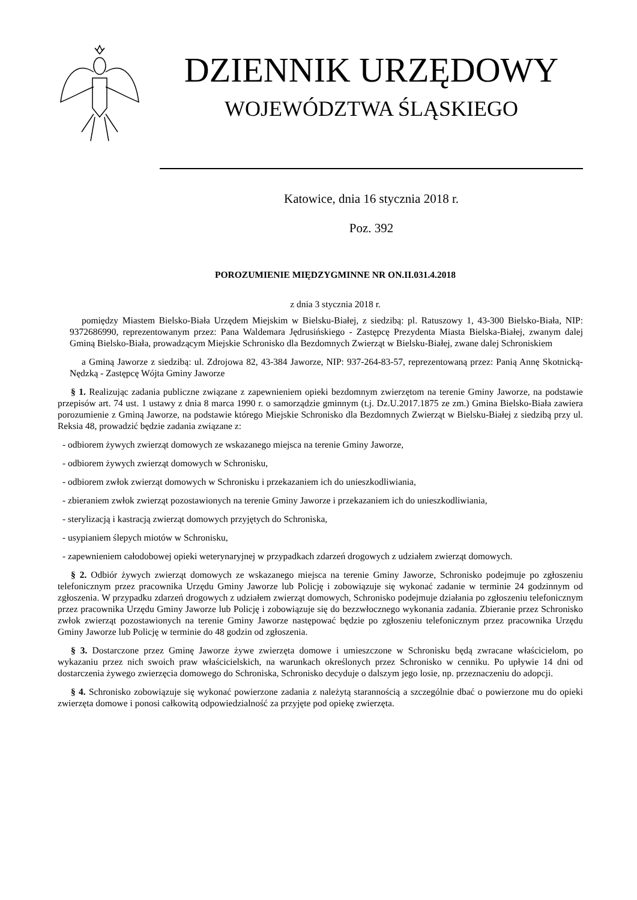DZIENNIK URZĘDOWY
WOJEWÓDZTWA ŚLĄSKIEGO
Katowice, dnia 16 stycznia 2018 r.
Poz. 392
POROZUMIENIE MIĘDZYGMINNE NR ON.II.031.4.2018
z dnia 3 stycznia 2018 r.
pomiędzy Miastem Bielsko-Biała Urzędem Miejskim w Bielsku-Białej, z siedzibą: pl. Ratuszowy 1, 43-300 Bielsko-Biała, NIP: 9372686990, reprezentowanym przez: Pana Waldemara Jędrusińskiego - Zastępcę Prezydenta Miasta Bielska-Białej, zwanym dalej Gminą Bielsko-Biała, prowadzącym Miejskie Schronisko dla Bezdomnych Zwierząt w Bielsku-Białej, zwane dalej Schroniskiem
a Gminą Jaworze z siedzibą: ul. Zdrojowa 82, 43-384 Jaworze, NIP: 937-264-83-57, reprezentowaną przez: Panią Annę Skotnicką-Nędzką - Zastępcę Wójta Gminy Jaworze
§ 1. Realizując zadania publiczne związane z zapewnieniem opieki bezdomnym zwierzętom na terenie Gminy Jaworze, na podstawie przepisów art. 74 ust. 1 ustawy z dnia 8 marca 1990 r. o samorządzie gminnym (t.j. Dz.U.2017.1875 ze zm.) Gmina Bielsko-Biała zawiera porozumienie z Gminą Jaworze, na podstawie którego Miejskie Schronisko dla Bezdomnych Zwierząt w Bielsku-Białej z siedzibą przy ul. Reksia 48, prowadzić będzie zadania związane z:
- odbiorem żywych zwierząt domowych ze wskazanego miejsca na terenie Gminy Jaworze,
- odbiorem żywych zwierząt domowych w Schronisku,
- odbiorem zwłok zwierząt domowych w Schronisku i przekazaniem ich do unieszkodliwiania,
- zbieraniem zwłok zwierząt pozostawionych na terenie Gminy Jaworze i przekazaniem ich do unieszkodliwiania,
- sterylizacją i kastracją zwierząt domowych przyjętych do Schroniska,
- usypianiem ślepych miotów w Schronisku,
- zapewnieniem całodobowej opieki weterynaryjnej w przypadkach zdarzeń drogowych z udziałem zwierząt domowych.
§ 2. Odbiór żywych zwierząt domowych ze wskazanego miejsca na terenie Gminy Jaworze, Schronisko podejmuje po zgłoszeniu telefonicznym przez pracownika Urzędu Gminy Jaworze lub Policję i zobowiązuje się wykonać zadanie w terminie 24 godzinnym od zgłoszenia. W przypadku zdarzeń drogowych z udziałem zwierząt domowych, Schronisko podejmuje działania po zgłoszeniu telefonicznym przez pracownika Urzędu Gminy Jaworze lub Policję i zobowiązuje się do bezzwłocznego wykonania zadania. Zbieranie przez Schronisko zwłok zwierząt pozostawionych na terenie Gminy Jaworze następować będzie po zgłoszeniu telefonicznym przez pracownika Urzędu Gminy Jaworze lub Policję w terminie do 48 godzin od zgłoszenia.
§ 3. Dostarczone przez Gminę Jaworze żywe zwierzęta domowe i umieszczone w Schronisku będą zwracane właścicielom, po wykazaniu przez nich swoich praw właścicielskich, na warunkach określonych przez Schronisko w cenniku. Po upływie 14 dni od dostarczenia żywego zwierzęcia domowego do Schroniska, Schronisko decyduje o dalszym jego losie, np. przeznaczeniu do adopcji.
§ 4. Schronisko zobowiązuje się wykonać powierzone zadania z należytą starannością a szczególnie dbać o powierzone mu do opieki zwierzęta domowe i ponosi całkowitą odpowiedzialność za przyjęte pod opiekę zwierzęta.